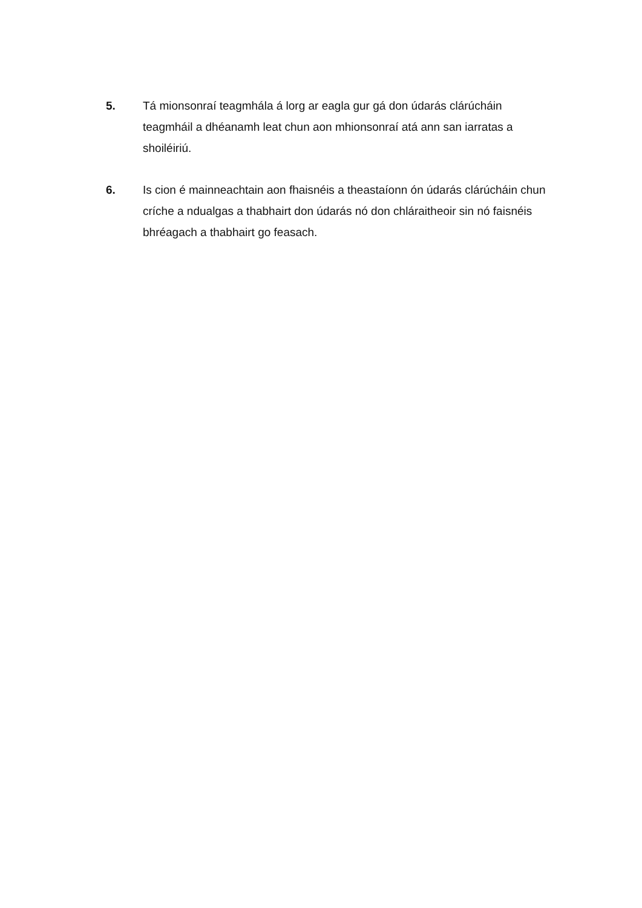5. Tá mionsonraí teagmhála á lorg ar eagla gur gá don údarás clárúcháin teagmháil a dhéanamh leat chun aon mhionsonraí atá ann san iarratas a shoiléiriú.
6. Is cion é mainneachtain aon fhaisnéis a theastaíonn ón údarás clárúcháin chun críche a ndualgas a thabhairt don údarás nó don chláraitheoir sin nó faisnéis bhréagach a thabhairt go feasach.